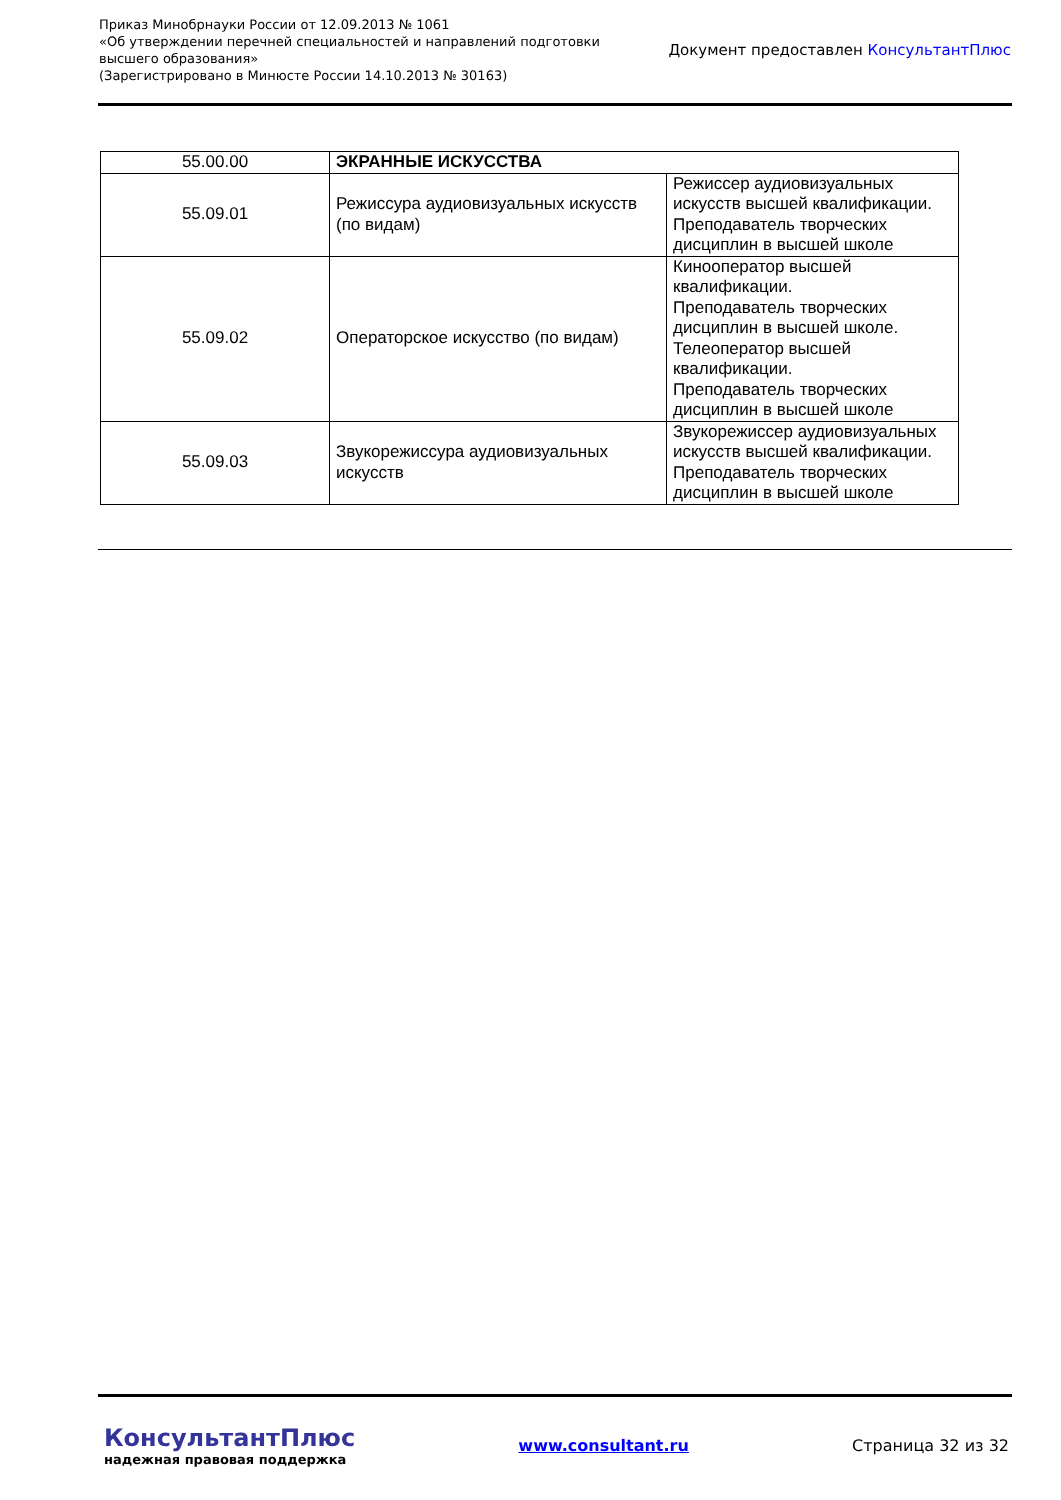Приказ Минобрнауки России от 12.09.2013 № 1061
«Об утверждении перечней специальностей и направлений подготовки
высшего образования»
(Зарегистрировано в Минюсте России 14.10.2013 № 30163)
Документ предоставлен КонсультантПлюс
| 55.00.00 | ЭКРАННЫЕ ИСКУССТВА | |
| 55.09.01 | Режиссура аудиовизуальных искусств (по видам) | Режиссер аудиовизуальных искусств высшей квалификации. Преподаватель творческих дисциплин в высшей школе |
| 55.09.02 | Операторское искусство (по видам) | Кинооператор высшей квалификации. Преподаватель творческих дисциплин в высшей школе. Телеоператор высшей квалификации. Преподаватель творческих дисциплин в высшей школе |
| 55.09.03 | Звукорежиссура аудиовизуальных искусств | Звукорежиссер аудиовизуальных искусств высшей квалификации. Преподаватель творческих дисциплин в высшей школе |
КонсультантПлюс
надежная правовая поддержка
www.consultant.ru Страница 32 из 32